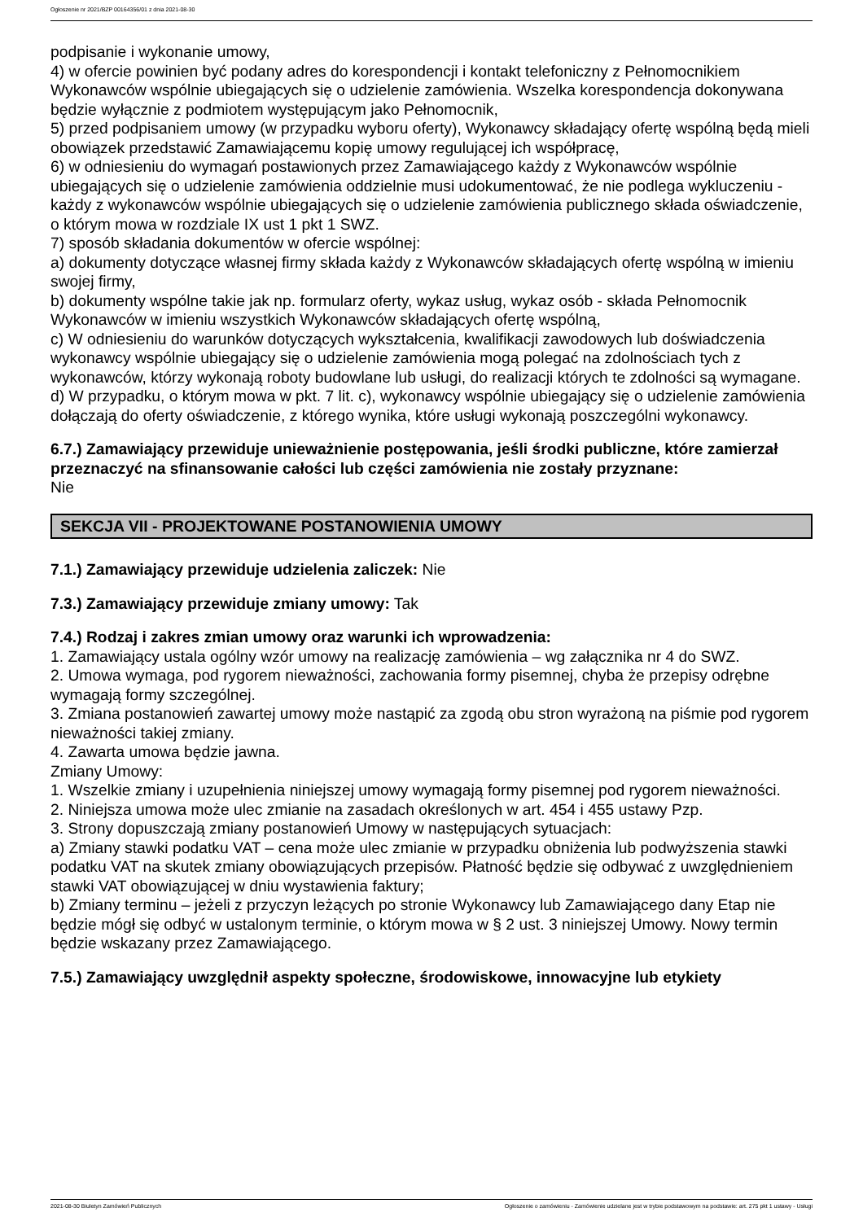Ogłoszenie nr 2021/BZP 00164356/01 z dnia 2021-08-30
podpisanie i wykonanie umowy,
4) w ofercie powinien być podany adres do korespondencji i kontakt telefoniczny z Pełnomocnikiem Wykonawców wspólnie ubiegających się o udzielenie zamówienia. Wszelka korespondencja dokonywana będzie wyłącznie z podmiotem występującym jako Pełnomocnik,
5) przed podpisaniem umowy (w przypadku wyboru oferty), Wykonawcy składający ofertę wspólną będą mieli obowiązek przedstawić Zamawiającemu kopię umowy regulującej ich współpracę,
6) w odniesieniu do wymagań postawionych przez Zamawiającego każdy z Wykonawców wspólnie ubiegających się o udzielenie zamówienia oddzielnie musi udokumentować, że nie podlega wykluczeniu - każdy z wykonawców wspólnie ubiegających się o udzielenie zamówienia publicznego składa oświadczenie, o którym mowa w rozdziale IX ust 1 pkt 1 SWZ.
7) sposób składania dokumentów w ofercie wspólnej:
a) dokumenty dotyczące własnej firmy składa każdy z Wykonawców składających ofertę wspólną w imieniu swojej firmy,
b) dokumenty wspólne takie jak np. formularz oferty, wykaz usług, wykaz osób - składa Pełnomocnik Wykonawców w imieniu wszystkich Wykonawców składających ofertę wspólną,
c) W odniesieniu do warunków dotyczących wykształcenia, kwalifikacji zawodowych lub doświadczenia wykonawcy wspólnie ubiegający się o udzielenie zamówienia mogą polegać na zdolnościach tych z wykonawców, którzy wykonają roboty budowlane lub usługi, do realizacji których te zdolności są wymagane.
d) W przypadku, o którym mowa w pkt. 7 lit. c), wykonawcy wspólnie ubiegający się o udzielenie zamówienia dołączają do oferty oświadczenie, z którego wynika, które usługi wykonają poszczególni wykonawcy.
6.7.) Zamawiający przewiduje unieważnienie postępowania, jeśli środki publiczne, które zamierzał przeznaczyć na sfinansowanie całości lub części zamówienia nie zostały przyznane:
Nie
SEKCJA VII - PROJEKTOWANE POSTANOWIENIA UMOWY
7.1.) Zamawiający przewiduje udzielenia zaliczek: Nie
7.3.) Zamawiający przewiduje zmiany umowy: Tak
7.4.) Rodzaj i zakres zmian umowy oraz warunki ich wprowadzenia:
1. Zamawiający ustala ogólny wzór umowy na realizację zamówienia – wg załącznika nr 4 do SWZ.
2. Umowa wymaga, pod rygorem nieważności, zachowania formy pisemnej, chyba że przepisy odrębne wymagają formy szczególnej.
3. Zmiana postanowień zawartej umowy może nastąpić za zgodą obu stron wyrażoną na piśmie pod rygorem nieważności takiej zmiany.
4. Zawarta umowa będzie jawna.
Zmiany Umowy:
1. Wszelkie zmiany i uzupełnienia niniejszej umowy wymagają formy pisemnej pod rygorem nieważności.
2. Niniejsza umowa może ulec zmianie na zasadach określonych w art. 454 i 455 ustawy Pzp.
3. Strony dopuszczają zmiany postanowień Umowy w następujących sytuacjach:
a) Zmiany stawki podatku VAT – cena może ulec zmianie w przypadku obniżenia lub podwyższenia stawki podatku VAT na skutek zmiany obowiązujących przepisów. Płatność będzie się odbywać z uwzględnieniem stawki VAT obowiązującej w dniu wystawienia faktury;
b) Zmiany terminu – jeżeli z przyczyn leżących po stronie Wykonawcy lub Zamawiającego dany Etap nie będzie mógł się odbyć w ustalonym terminie, o którym mowa w § 2 ust. 3 niniejszej Umowy. Nowy termin będzie wskazany przez Zamawiającego.
7.5.) Zamawiający uwzględnił aspekty społeczne, środowiskowe, innowacyjne lub etykiety
2021-08-30 Biuletyn Zamówień Publicznych Ogłoszenie o zamówieniu - Zamówienie udzielane jest w trybie podstawowym na podstawie: art. 275 pkt 1 ustawy - Usługi